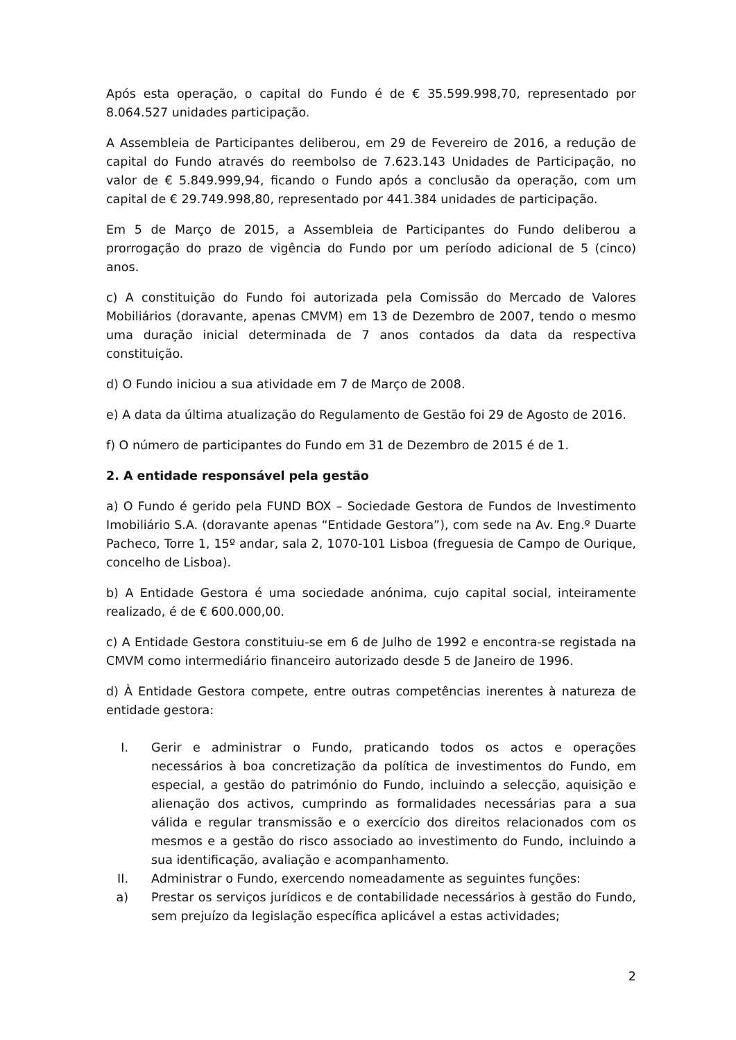Após esta operação, o capital do Fundo é de € 35.599.998,70, representado por 8.064.527 unidades participação.
A Assembleia de Participantes deliberou, em 29 de Fevereiro de 2016, a redução de capital do Fundo através do reembolso de 7.623.143 Unidades de Participação, no valor de € 5.849.999,94, ficando o Fundo após a conclusão da operação, com um capital de € 29.749.998,80, representado por 441.384 unidades de participação.
Em 5 de Março de 2015, a Assembleia de Participantes do Fundo deliberou a prorrogação do prazo de vigência do Fundo por um período adicional de 5 (cinco) anos.
c) A constituição do Fundo foi autorizada pela Comissão do Mercado de Valores Mobiliários (doravante, apenas CMVM) em 13 de Dezembro de 2007, tendo o mesmo uma duração inicial determinada de 7 anos contados da data da respectiva constituição.
d) O Fundo iniciou a sua atividade em 7 de Março de 2008.
e) A data da última atualização do Regulamento de Gestão foi 29 de Agosto de 2016.
f) O número de participantes do Fundo em 31 de Dezembro de 2015 é de 1.
2. A entidade responsável pela gestão
a) O Fundo é gerido pela FUND BOX – Sociedade Gestora de Fundos de Investimento Imobiliário S.A. (doravante apenas “Entidade Gestora”), com sede na Av. Eng.º Duarte Pacheco, Torre 1, 15º andar, sala 2, 1070-101 Lisboa (freguesia de Campo de Ourique, concelho de Lisboa).
b) A Entidade Gestora é uma sociedade anónima, cujo capital social, inteiramente realizado, é de € 600.000,00.
c) A Entidade Gestora constituiu-se em 6 de Julho de 1992 e encontra-se registada na CMVM como intermediário financeiro autorizado desde 5 de Janeiro de 1996.
d) À Entidade Gestora compete, entre outras competências inerentes à natureza de entidade gestora:
I. Gerir e administrar o Fundo, praticando todos os actos e operações necessários à boa concretização da política de investimentos do Fundo, em especial, a gestão do património do Fundo, incluindo a selecção, aquisição e alienação dos activos, cumprindo as formalidades necessárias para a sua válida e regular transmissão e o exercício dos direitos relacionados com os mesmos e a gestão do risco associado ao investimento do Fundo, incluindo a sua identificação, avaliação e acompanhamento.
II. Administrar o Fundo, exercendo nomeadamente as seguintes funções:
a) Prestar os serviços jurídicos e de contabilidade necessários à gestão do Fundo, sem prejuízo da legislação específica aplicável a estas actividades;
2